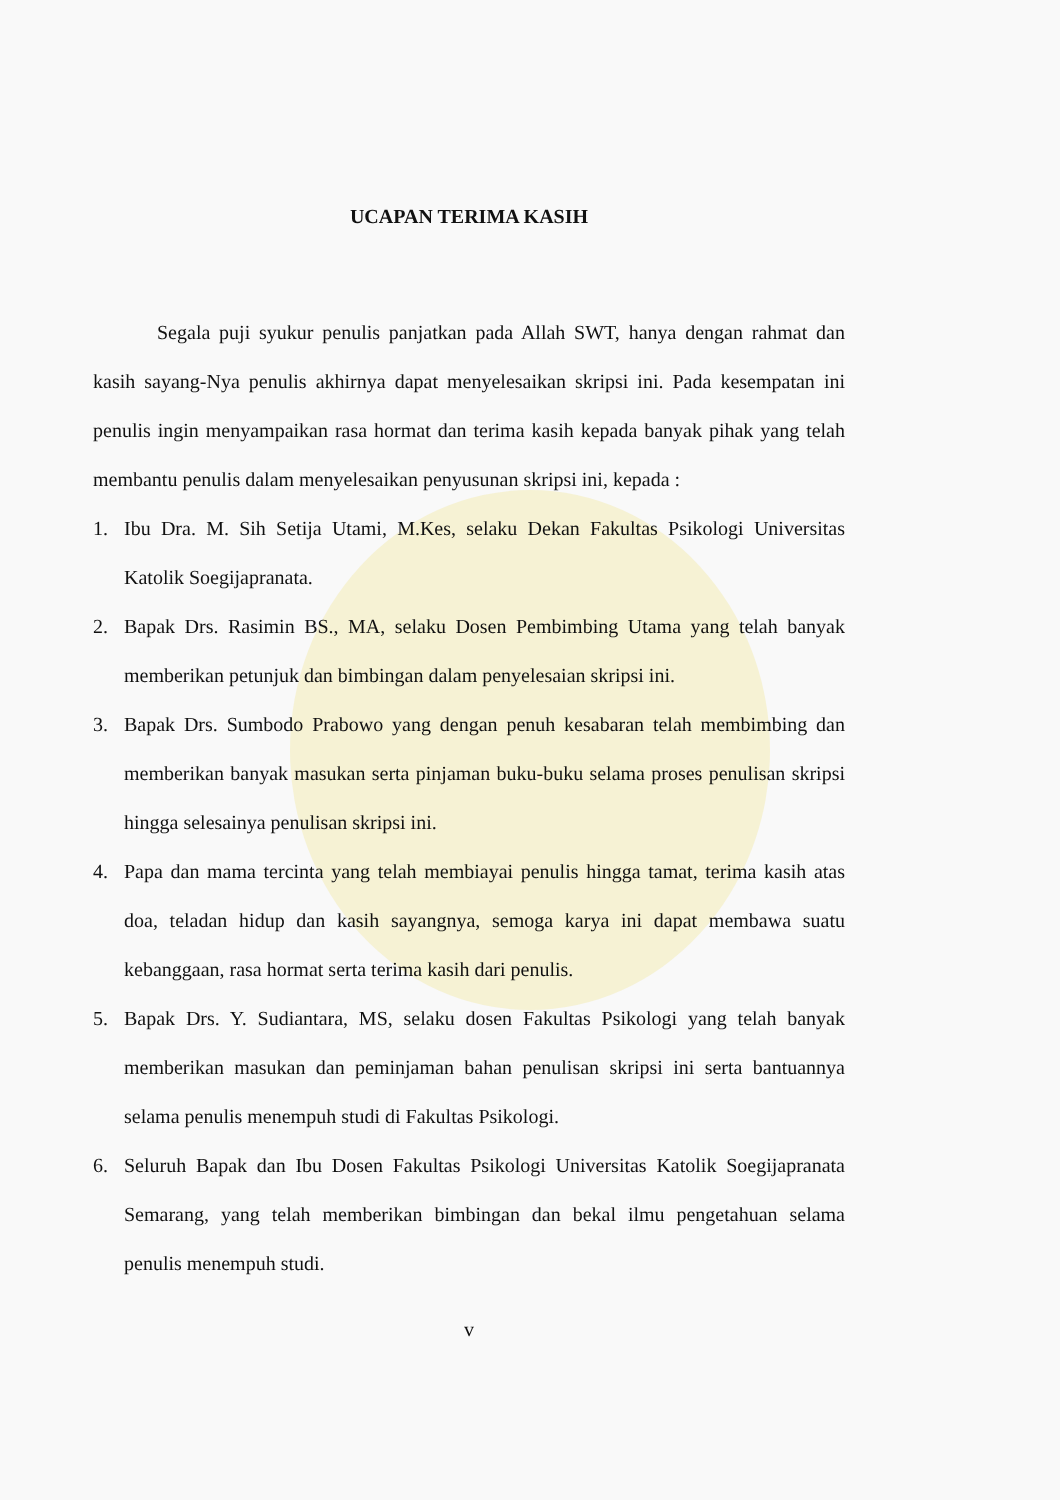UCAPAN TERIMA KASIH
Segala puji syukur penulis panjatkan pada Allah SWT, hanya dengan rahmat dan kasih sayang-Nya penulis akhirnya dapat menyelesaikan skripsi ini. Pada kesempatan ini penulis ingin menyampaikan rasa hormat dan terima kasih kepada banyak pihak yang telah membantu penulis dalam menyelesaikan penyusunan skripsi ini, kepada :
1. Ibu Dra. M. Sih Setija Utami, M.Kes, selaku Dekan Fakultas Psikologi Universitas Katolik Soegijapranata.
2. Bapak Drs. Rasimin BS., MA, selaku Dosen Pembimbing Utama yang telah banyak memberikan petunjuk dan bimbingan dalam penyelesaian skripsi ini.
3. Bapak Drs. Sumbodo Prabowo yang dengan penuh kesabaran telah membimbing dan memberikan banyak masukan serta pinjaman buku-buku selama proses penulisan skripsi hingga selesainya penulisan skripsi ini.
4. Papa dan mama tercinta yang telah membiayai penulis hingga tamat, terima kasih atas doa, teladan hidup dan kasih sayangnya, semoga karya ini dapat membawa suatu kebanggaan, rasa hormat serta terima kasih dari penulis.
5. Bapak Drs. Y. Sudiantara, MS, selaku dosen Fakultas Psikologi yang telah banyak memberikan masukan dan peminjaman bahan penulisan skripsi ini serta bantuannya selama penulis menempuh studi di Fakultas Psikologi.
6. Seluruh Bapak dan Ibu Dosen Fakultas Psikologi Universitas Katolik Soegijapranata Semarang, yang telah memberikan bimbingan dan bekal ilmu pengetahuan selama penulis menempuh studi.
v